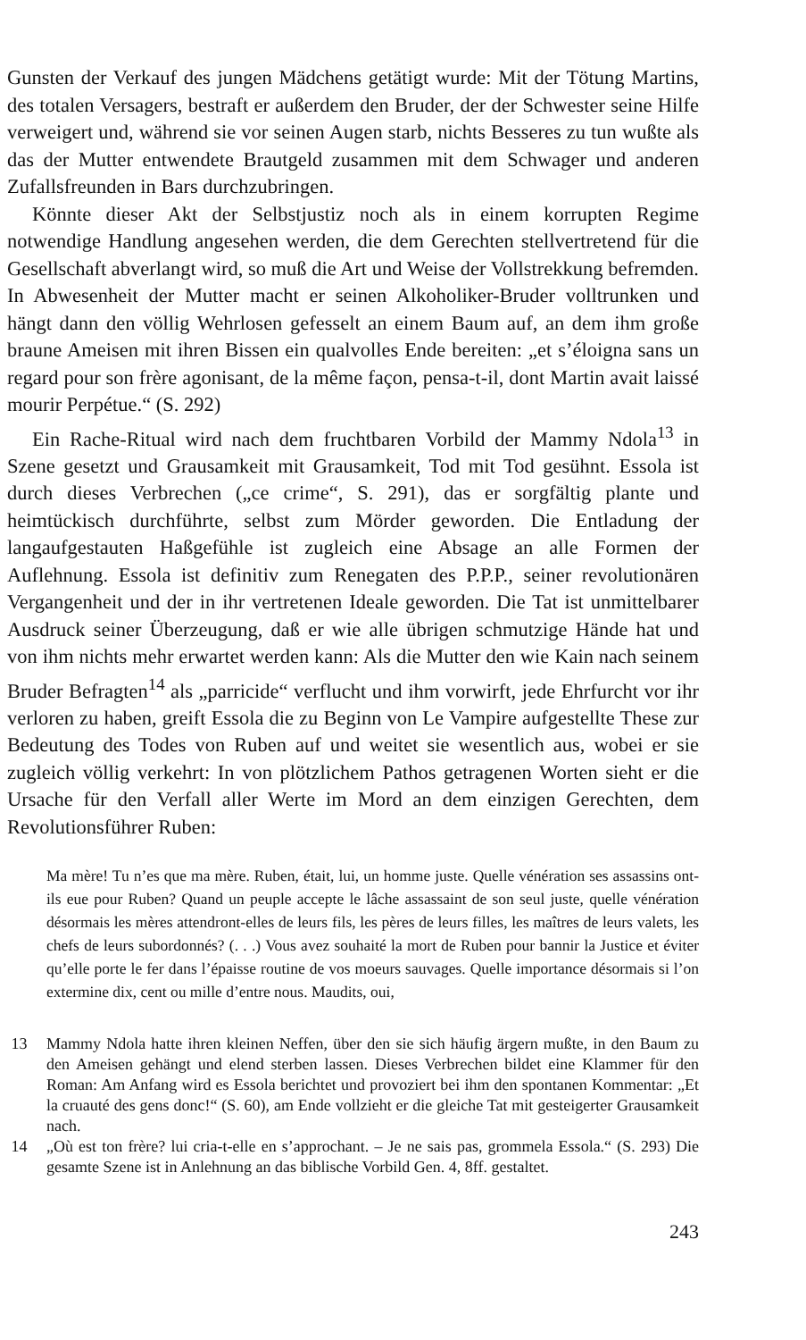Gunsten der Verkauf des jungen Mädchens getätigt wurde: Mit der Tötung Martins, des totalen Versagers, bestraft er außerdem den Bruder, der der Schwester seine Hilfe verweigert und, während sie vor seinen Augen starb, nichts Besseres zu tun wußte als das der Mutter entwendete Brautgeld zusammen mit dem Schwager und anderen Zufallsfreunden in Bars durchzubringen.
Könnte dieser Akt der Selbstjustiz noch als in einem korrupten Regime notwendige Handlung angesehen werden, die dem Gerechten stellvertretend für die Gesellschaft abverlangt wird, so muß die Art und Weise der Vollstrekkung befremden. In Abwesenheit der Mutter macht er seinen Alkoholiker-Bruder volltrunken und hängt dann den völlig Wehrlosen gefesselt an einem Baum auf, an dem ihm große braune Ameisen mit ihren Bissen ein qualvolles Ende bereiten: „et s’éloigna sans un regard pour son frère agonisant, de la même façon, pensa-t-il, dont Martin avait laissé mourir Perpétue.“ (S. 292)
Ein Rache-Ritual wird nach dem fruchtbaren Vorbild der Mammy Ndola<sup>13</sup> in Szene gesetzt und Grausamkeit mit Grausamkeit, Tod mit Tod gesühnt. Essola ist durch dieses Verbrechen („ce crime“, S. 291), das er sorgfältig plante und heimtückisch durchführte, selbst zum Mörder geworden. Die Entladung der langaufgestauten Haßgefühle ist zugleich eine Absage an alle Formen der Auflehnung. Essola ist definitiv zum Renegaten des P.P.P., seiner revolutionären Vergangenheit und der in ihr vertretenen Ideale geworden. Die Tat ist unmittelbarer Ausdruck seiner Überzeugung, daß er wie alle übrigen schmutzige Hände hat und von ihm nichts mehr erwartet werden kann: Als die Mutter den wie Kain nach seinem Bruder Befragten<sup>14</sup> als „parricide“ verflucht und ihm vorwirft, jede Ehrfurcht vor ihr verloren zu haben, greift Essola die zu Beginn von Le Vampire aufgestellte These zur Bedeutung des Todes von Ruben auf und weitet sie wesentlich aus, wobei er sie zugleich völlig verkehrt: In von plötzlichem Pathos getragenen Worten sieht er die Ursache für den Verfall aller Werte im Mord an dem einzigen Gerechten, dem Revolutionsführer Ruben:
Ma mère! Tu n’es que ma mère. Ruben, était, lui, un homme juste. Quelle vénération ses assassins ont-ils eue pour Ruben? Quand un peuple accepte le lâche assassaint de son seul juste, quelle vénération désormais les mères attendront-elles de leurs fils, les pères de leurs filles, les maîtres de leurs valets, les chefs de leurs subordonnés? (. . .) Vous avez souhaité la mort de Ruben pour bannir la Justice et éviter qu’elle porte le fer dans l’épaisse routine de vos moeurs sauvages. Quelle importance désormais si l’on extermine dix, cent ou mille d’entre nous. Maudits, oui,
13 Mammy Ndola hatte ihren kleinen Neffen, über den sie sich häufig ärgern mußte, in den Baum zu den Ameisen gehängt und elend sterben lassen. Dieses Verbrechen bildet eine Klammer für den Roman: Am Anfang wird es Essola berichtet und provoziert bei ihm den spontanen Kommentar: „Et la cruauté des gens donc!“ (S. 60), am Ende vollzieht er die gleiche Tat mit gesteigerter Grausamkeit nach.
14 „Où est ton frère? lui cria-t-elle en s’approchant. – Je ne sais pas, grommela Essola.“ (S. 293) Die gesamte Szene ist in Anlehnung an das biblische Vorbild Gen. 4, 8ff. gestaltet.
243